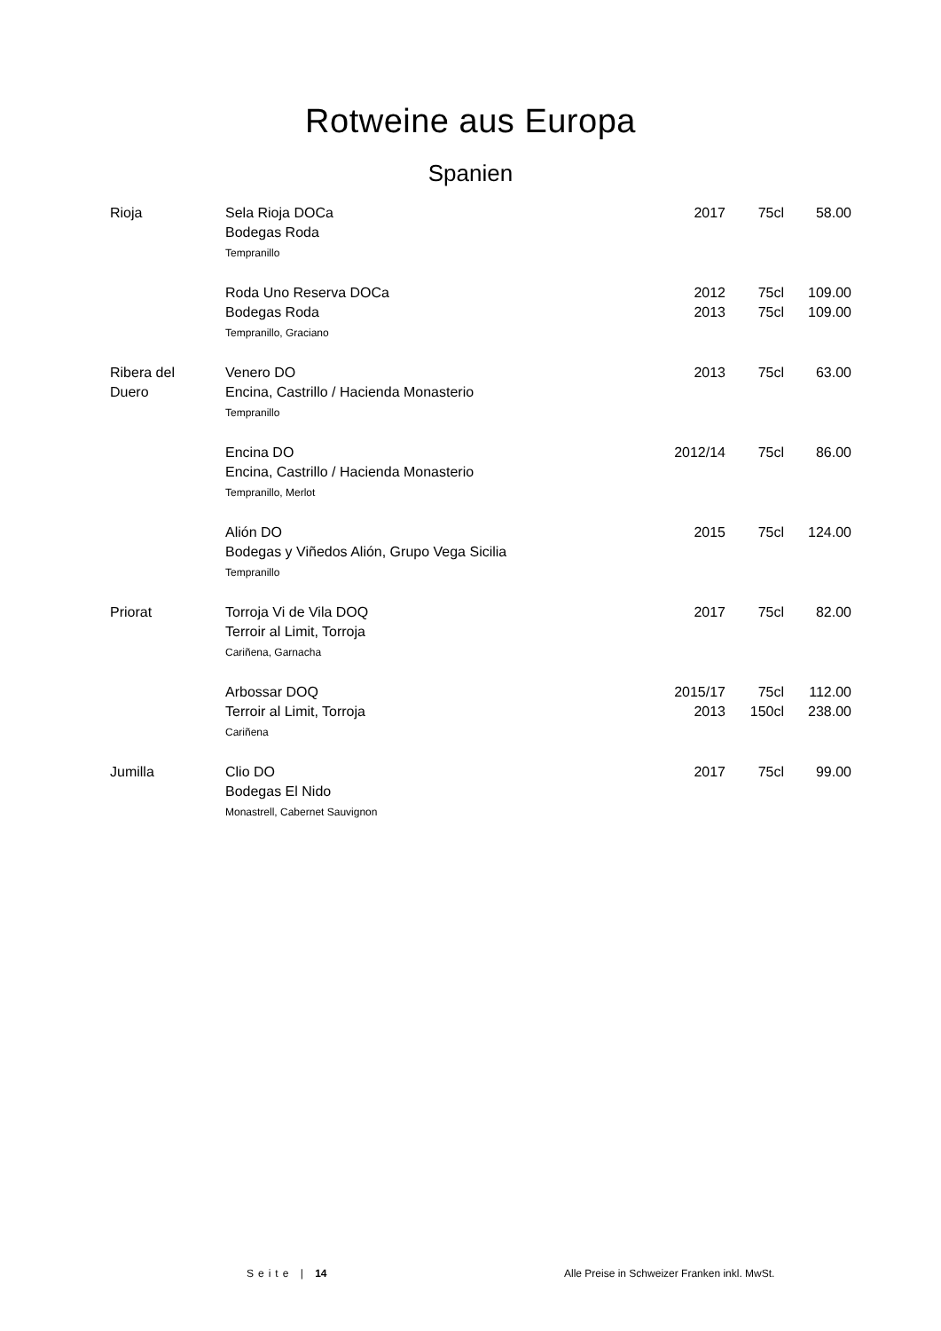Rotweine aus Europa
Spanien
| Rioja | Sela Rioja DOCa Bodegas Roda Tempranillo | 2017 | 75cl | 58.00 |
| | Roda Uno Reserva DOCa Bodegas Roda Tempranillo, Graciano | 2012 2013 | 75cl 75cl | 109.00 109.00 |
| Ribera del Duero | Venero DO Encina, Castrillo / Hacienda Monasterio Tempranillo | 2013 | 75cl | 63.00 |
| | Encina DO Encina, Castrillo / Hacienda Monasterio Tempranillo, Merlot | 2012/14 | 75cl | 86.00 |
| | Alión DO Bodegas y Viñedos Alión, Grupo Vega Sicilia Tempranillo | 2015 | 75cl | 124.00 |
| Priorat | Torroja Vi de Vila DOQ Terroir al Limit, Torroja Cariñena, Garnacha | 2017 | 75cl | 82.00 |
| | Arbossar DOQ Terroir al Limit, Torroja Cariñena | 2015/17 2013 | 75cl 150cl | 112.00 238.00 |
| Jumilla | Clio DO Bodegas El Nido Monastrell, Cabernet Sauvignon | 2017 | 75cl | 99.00 |
Seite | 14 Alle Preise in Schweizer Franken inkl. MwSt.